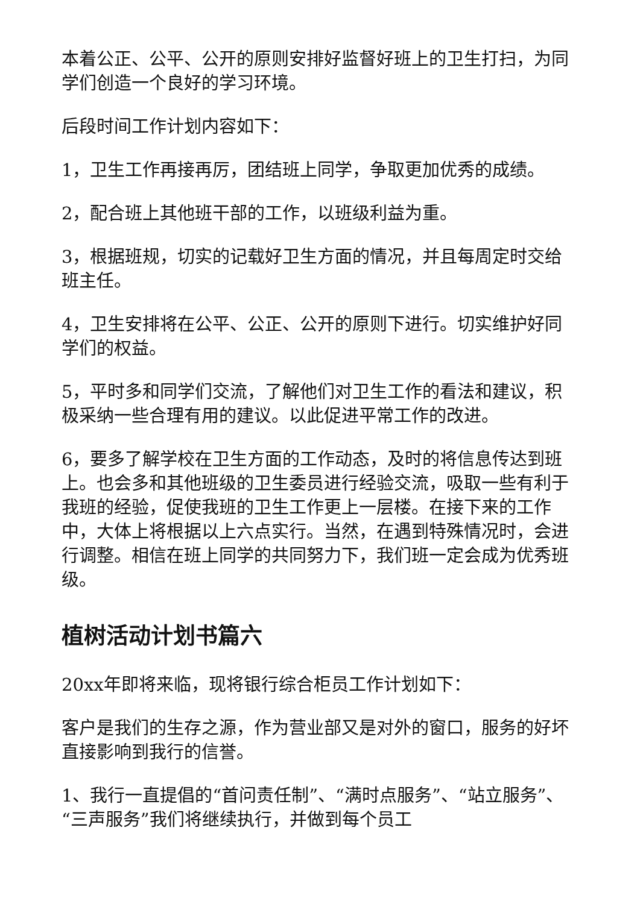本着公正、公平、公开的原则安排好监督好班上的卫生打扫，为同学们创造一个良好的学习环境。
后段时间工作计划内容如下：
1，卫生工作再接再厉，团结班上同学，争取更加优秀的成绩。
2，配合班上其他班干部的工作，以班级利益为重。
3，根据班规，切实的记载好卫生方面的情况，并且每周定时交给班主任。
4，卫生安排将在公平、公正、公开的原则下进行。切实维护好同学们的权益。
5，平时多和同学们交流，了解他们对卫生工作的看法和建议，积极采纳一些合理有用的建议。以此促进平常工作的改进。
6，要多了解学校在卫生方面的工作动态，及时的将信息传达到班上。也会多和其他班级的卫生委员进行经验交流，吸取一些有利于我班的经验，促使我班的卫生工作更上一层楼。在接下来的工作中，大体上将根据以上六点实行。当然，在遇到特殊情况时，会进行调整。相信在班上同学的共同努力下，我们班一定会成为优秀班级。
植树活动计划书篇六
20xx年即将来临，现将银行综合柜员工作计划如下：
客户是我们的生存之源，作为营业部又是对外的窗口，服务的好坏直接影响到我行的信誉。
1、我行一直提倡的“首问责任制”、“满时点服务”、“站立服务”、“三声服务”我们将继续执行，并做到每个员工